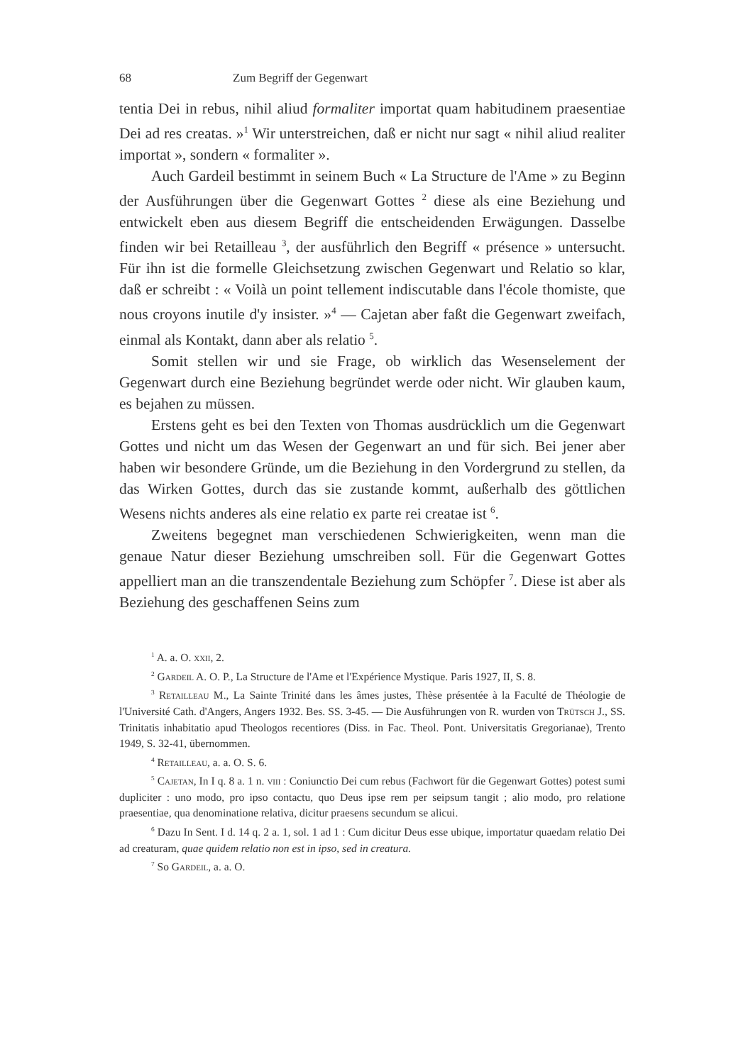68 Zum Begriff der Gegenwart
tentia Dei in rebus, nihil aliud formaliter importat quam habitudinem praesentiae Dei ad res creatas. »<sup>1</sup> Wir unterstreichen, daß er nicht nur sagt « nihil aliud realiter importat », sondern « formaliter ».
Auch Gardeil bestimmt in seinem Buch « La Structure de l'Ame » zu Beginn der Ausführungen über die Gegenwart Gottes <sup>2</sup> diese als eine Beziehung und entwickelt eben aus diesem Begriff die entscheidenden Erwägungen. Dasselbe finden wir bei Retailleau <sup>3</sup>, der ausführlich den Begriff « présence » untersucht. Für ihn ist die formelle Gleichsetzung zwischen Gegenwart und Relatio so klar, daß er schreibt : « Voilà un point tellement indiscutable dans l'école thomiste, que nous croyons inutile d'y insister. »<sup>4</sup> — Cajetan aber faßt die Gegenwart zweifach, einmal als Kontakt, dann aber als relatio <sup>5</sup>.
Somit stellen wir und sie Frage, ob wirklich das Wesenselement der Gegenwart durch eine Beziehung begründet werde oder nicht. Wir glauben kaum, es bejahen zu müssen.
Erstens geht es bei den Texten von Thomas ausdrücklich um die Gegenwart Gottes und nicht um das Wesen der Gegenwart an und für sich. Bei jener aber haben wir besondere Gründe, um die Beziehung in den Vordergrund zu stellen, da das Wirken Gottes, durch das sie zustande kommt, außerhalb des göttlichen Wesens nichts anderes als eine relatio ex parte rei creatae ist <sup>6</sup>.
Zweitens begegnet man verschiedenen Schwierigkeiten, wenn man die genaue Natur dieser Beziehung umschreiben soll. Für die Gegenwart Gottes appelliert man an die transzendentale Beziehung zum Schöpfer <sup>7</sup>. Diese ist aber als Beziehung des geschaffenen Seins zum
<sup>1</sup> A. a. O. xxii, 2.
<sup>2</sup> Gardeil A. O. P., La Structure de l'Ame et l'Expérience Mystique. Paris 1927, II, S. 8.
<sup>3</sup> Retailleau M., La Sainte Trinité dans les âmes justes, Thèse présentée à la Faculté de Théologie de l'Université Cath. d'Angers, Angers 1932. Bes. SS. 3-45. — Die Ausführungen von R. wurden von Trütsch J., SS. Trinitatis inhabitatio apud Theologos recentiores (Diss. in Fac. Theol. Pont. Universitatis Gregorianae), Trento 1949, S. 32-41, übernommen.
<sup>4</sup> Retailleau, a. a. O. S. 6.
<sup>5</sup> Cajetan, In I q. 8 a. 1 n. viii : Coniunctio Dei cum rebus (Fachwort für die Gegenwart Gottes) potest sumi dupliciter : uno modo, pro ipso contactu, quo Deus ipse rem per seipsum tangit ; alio modo, pro relatione praesentiae, qua denominatione relativa, dicitur praesens secundum se alicui.
<sup>6</sup> Dazu In Sent. I d. 14 q. 2 a. 1, sol. 1 ad 1 : Cum dicitur Deus esse ubique, importatur quaedam relatio Dei ad creaturam, quae quidem relatio non est in ipso, sed in creatura.
<sup>7</sup> So Gardeil, a. a. O.